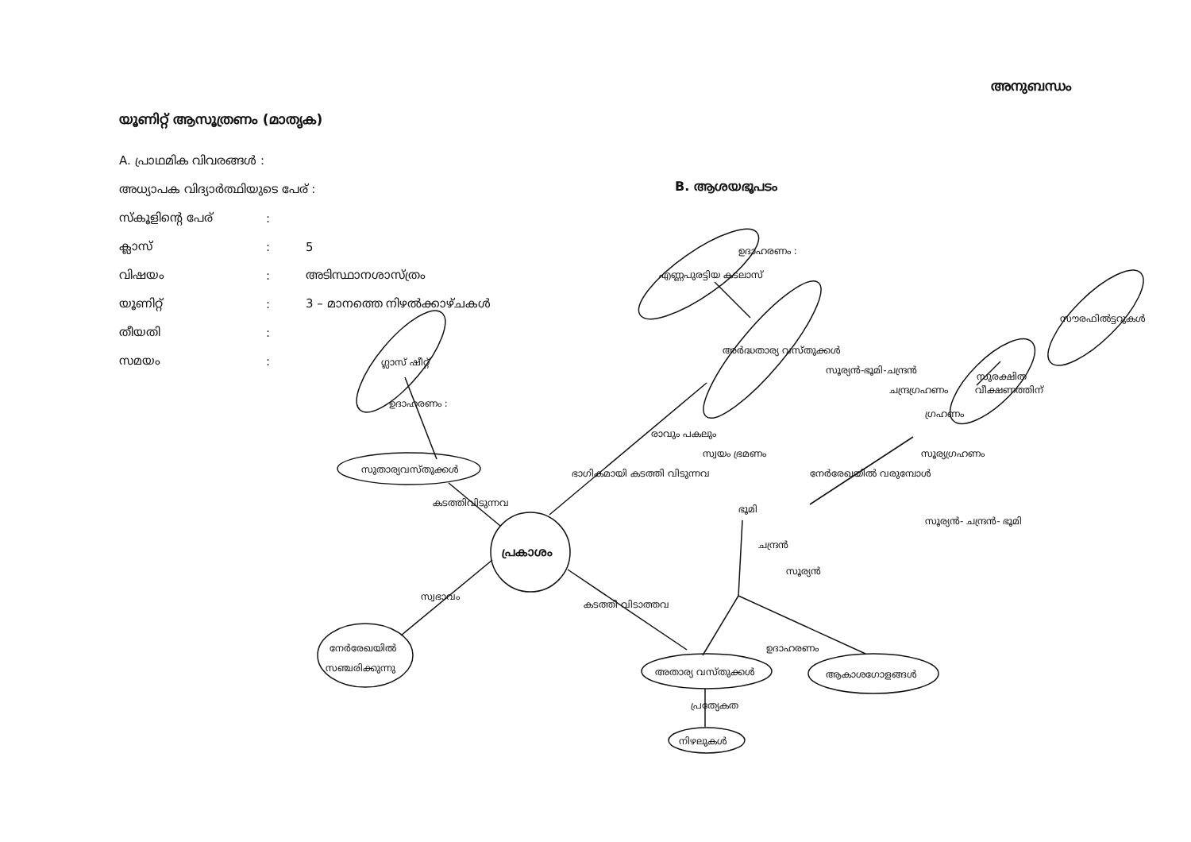അനുബന്ധം
യൂണിറ്റ് ആസൂത്രണം (മാതൃക)
A. പ്രാഥമിക വിവരങ്ങൾ :
അധ്യാപക വിദ്യാർത്ഥിയുടെ പേര് :
സ്കൂളിന്റെ പേര്:
ക്ലാസ്: 5
വിഷയം: അടിസ്ഥാനശാസ്ത്രം
യൂണിറ്റ്: 3 – മാനത്തെ നിഴൽക്കാഴ്ചകൾ
തീയതി:
സമയം:
B. ആശയഭൂപടം
പ്രകാശം
സുതാര്യവസ്തുക്കൾ
ഗ്ലാസ് ഷീറ്റ്
നേർരേഖയിൽ
സഞ്ചരിക്കുന്നു
അതാര്യ വസ്തുക്കൾ
നിഴലുകൾ
ആകാശഗോളങ്ങൾ
അർദ്ധതാര്യ വസ്തുക്കൾ
എണ്ണപുരട്ടിയ കടലാസ്
സൗരഫിൽട്ടറുകൾ
സുരക്ഷിത
വീക്ഷണത്തിന്
ഉദാഹരണം :
കടത്തിവിടുന്നവ
സ്വഭാവം
കടത്തി വിടാത്തവ
ഉദാഹരണം
പ്രത്യേകത
ഭാഗികമായി കടത്തി വിടുന്നവ
നേർരേഖയിൽ വരുമ്പോൾ
സൂര്യൻ-ഭൂമി-ചന്ദ്രൻ
ചന്ദ്രഗ്രഹണം
ഗ്രഹണം
സൂര്യഗ്രഹണം
സൂര്യൻ- ചന്ദ്രൻ- ഭൂമി
രാവും പകലും
സ്വയം ഭ്രമണം
ഭൂമി
ചന്ദ്രൻ
സൂര്യൻ
ഉദാഹരണം :